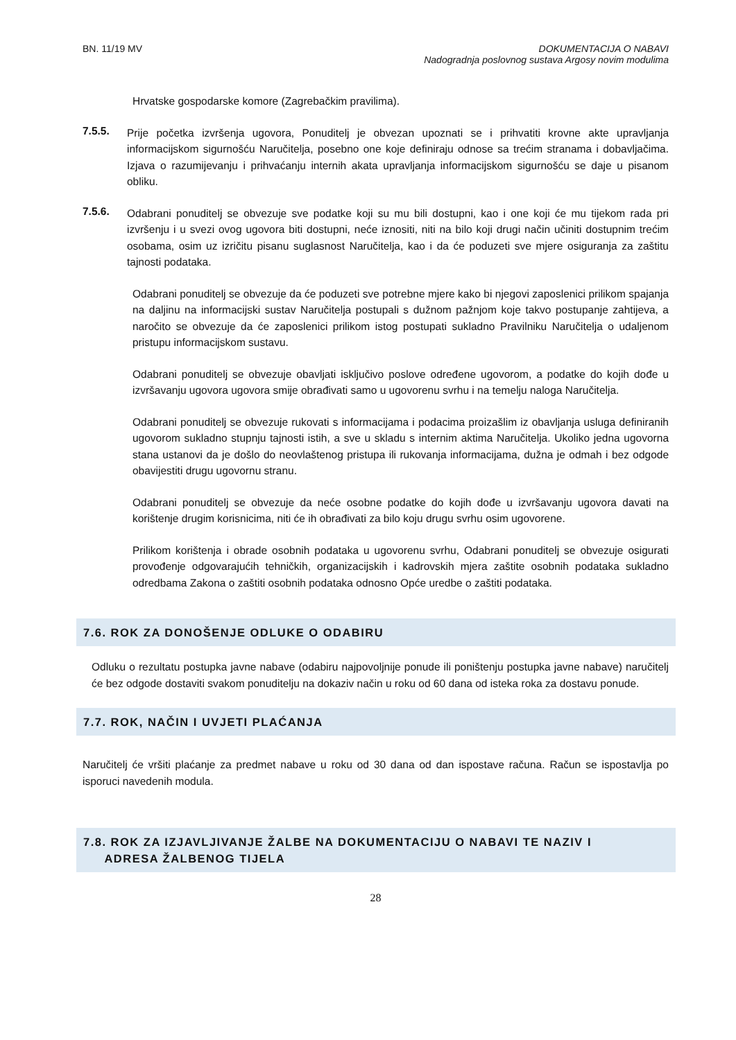BN. 11/19 MV DOKUMENTACIJA O NABAVI
Nadogradnja poslovnog sustava Argosy novim modulima
Hrvatske gospodarske komore (Zagrebačkim pravilima).
7.5.5.
Prije početka izvršenja ugovora, Ponuditelj je obvezan upoznati se i prihvatiti krovne akte upravljanja informacijskom sigurnošću Naručitelja, posebno one koje definiraju odnose sa trećim stranama i dobavljačima. Izjava o razumijevanju i prihvaćanju internih akata upravljanja informacijskom sigurnošću se daje u pisanom obliku.
7.5.6.
Odabrani ponuditelj se obvezuje sve podatke koji su mu bili dostupni, kao i one koji će mu tijekom rada pri izvršenju i u svezi ovog ugovora biti dostupni, neće iznositi, niti na bilo koji drugi način učiniti dostupnim trećim osobama, osim uz izričitu pisanu suglasnost Naručitelja, kao i da će poduzeti sve mjere osiguranja za zaštitu tajnosti podataka.
Odabrani ponuditelj se obvezuje da će poduzeti sve potrebne mjere kako bi njegovi zaposlenici prilikom spajanja na daljinu na informacijski sustav Naručitelja postupali s dužnom pažnjom koje takvo postupanje zahtijeva, a naročito se obvezuje da će zaposlenici prilikom istog postupati sukladno Pravilniku Naručitelja o udaljenom pristupu informacijskom sustavu.
Odabrani ponuditelj se obvezuje obavljati isključivo poslove određene ugovorom, a podatke do kojih dođe u izvršavanju ugovora ugovora smije obrađivati samo u ugovorenu svrhu i na temelju naloga Naručitelja.
Odabrani ponuditelj se obvezuje rukovati s informacijama i podacima proizašlim iz obavljanja usluga definiranih ugovorom sukladno stupnju tajnosti istih, a sve u skladu s internim aktima Naručitelja. Ukoliko jedna ugovorna stana ustanovi da je došlo do neovlaštenog pristupa ili rukovanja informacijama, dužna je odmah i bez odgode obavijestiti drugu ugovornu stranu.
Odabrani ponuditelj se obvezuje da neće osobne podatke do kojih dođe u izvršavanju ugovora davati na korištenje drugim korisnicima, niti će ih obrađivati za bilo koju drugu svrhu osim ugovorene.
Prilikom korištenja i obrade osobnih podataka u ugovorenu svrhu, Odabrani ponuditelj se obvezuje osigurati provođenje odgovarajućih tehničkih, organizacijskih i kadrovskih mjera zaštite osobnih podataka sukladno odredbama Zakona o zaštiti osobnih podataka odnosno Opće uredbe o zaštiti podataka.
7.6. ROK ZA DONOŠENJE ODLUKE O ODABIRU
Odluku o rezultatu postupka javne nabave (odabiru najpovoljnije ponude ili poništenju postupka javne nabave) naručitelj će bez odgode dostaviti svakom ponuditelju na dokaziv način u roku od 60 dana od isteka roka za dostavu ponude.
7.7. ROK, NAČIN I UVJETI PLAĆANJA
Naručitelj će vršiti plaćanje za predmet nabave u roku od 30 dana od dan ispostave računa. Račun se ispostavlja po isporuci navedenih modula.
7.8. ROK ZA IZJAVLJIVANJE ŽALBE NA DOKUMENTACIJU O NABAVI TE NAZIV I
ADRESA ŽALBENOG TIJELA
28